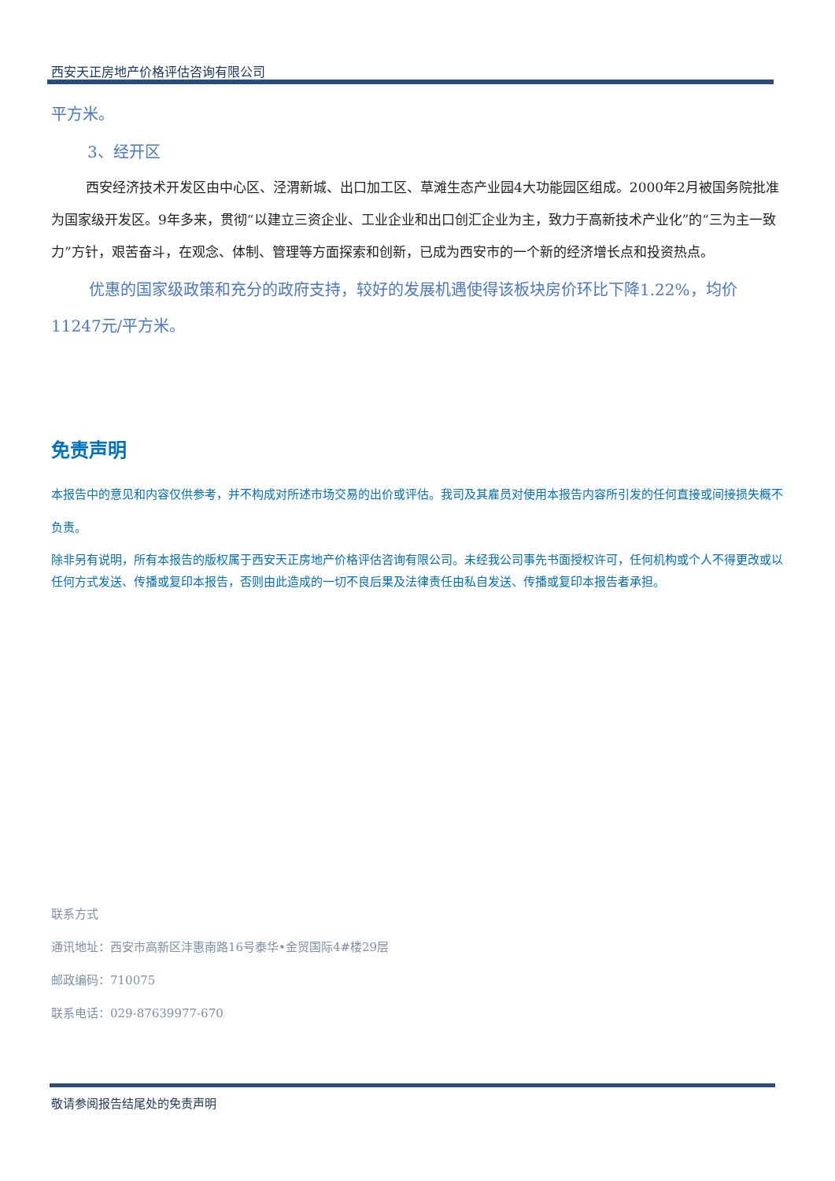西安天正房地产价格评估咨询有限公司
平方米。
3、经开区
西安经济技术开发区由中心区、泾渭新城、出口加工区、草滩生态产业园4大功能园区组成。2000年2月被国务院批准为国家级开发区。9年多来，贯彻“以建立三资企业、工业企业和出口创汇企业为主，致力于高新技术产业化”的“三为主一致力”方针，艰苦奋斗，在观念、体制、管理等方面探索和创新，已成为西安市的一个新的经济增长点和投资热点。
优惠的国家级政策和充分的政府支持，较好的发展机遇使得该板块房价环比下降1.22%，均价11247元/平方米。
免责声明
本报告中的意见和内容仅供参考，并不构成对所述市场交易的出价或评估。我司及其雇员对使用本报告内容所引发的任何直接或间接损失概不负责。
除非另有说明，所有本报告的版权属于西安天正房地产价格评估咨询有限公司。未经我公司事先书面授权许可，任何机构或个人不得更改或以任何方式发送、传播或复印本报告，否则由此造成的一切不良后果及法律责任由私自发送、传播或复印本报告者承担。
联系方式
通讯地址：西安市高新区沣惠南路16号泰华•金贸国际4#楼29层
邮政编码：710075
联系电话：029-87639977-670
敬请参阅报告结尾处的免责声明